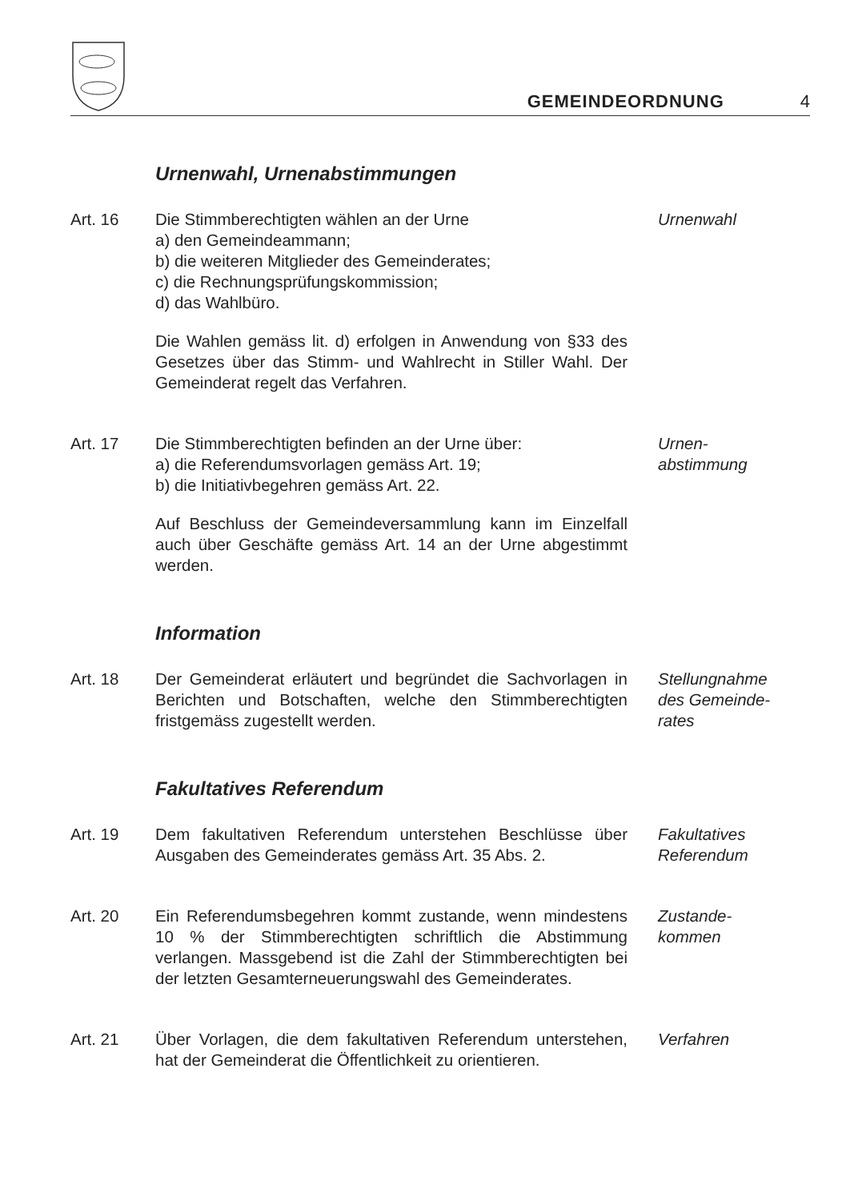GEMEINDEORDNUNG
4
Urnenwahl, Urnenabstimmungen
Art. 16 Die Stimmberechtigten wählen an der Urne
a) den Gemeindeammann;
b) die weiteren Mitglieder des Gemeinderates;
c) die Rechnungsprüfungskommission;
d) das Wahlbüro.
Die Wahlen gemäss lit. d) erfolgen in Anwendung von §33 des Gesetzes über das Stimm- und Wahlrecht in Stiller Wahl. Der Gemeinderat regelt das Verfahren.
Urnenwahl
Art. 17 Die Stimmberechtigten befinden an der Urne über:
a) die Referendumsvorlagen gemäss Art. 19;
b) die Initiativbegehren gemäss Art. 22.
Auf Beschluss der Gemeindeversammlung kann im Einzelfall auch über Geschäfte gemäss Art. 14 an der Urne abgestimmt werden.
Urnen-
abstimmung
Information
Art. 18 Der Gemeinderat erläutert und begründet die Sachvorlagen in Berichten und Botschaften, welche den Stimmberechtigten fristgemäss zugestellt werden.
Stellungnahme
des Gemeinde-
rates
Fakultatives Referendum
Art. 19 Dem fakultativen Referendum unterstehen Beschlüsse über Ausgaben des Gemeinderates gemäss Art. 35 Abs. 2.
Fakultatives
Referendum
Art. 20 Ein Referendumsbegehren kommt zustande, wenn mindestens 10 % der Stimmberechtigten schriftlich die Abstimmung verlangen. Massgebend ist die Zahl der Stimmberechtigten bei der letzten Gesamterneuerungswahl des Gemeinderates.
Zustande-
kommen
Art. 21 Über Vorlagen, die dem fakultativen Referendum unterstehen, hat der Gemeinderat die Öffentlichkeit zu orientieren.
Verfahren